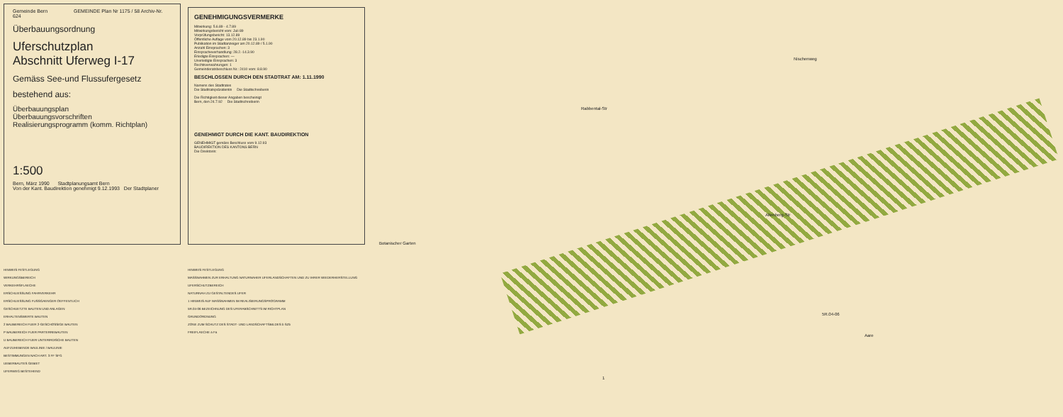Gemeinde Bern GEMEINDE Plan Nr 1175 / 58 Archiv-Nr. 624
Überbauungsordnung
Uferschutzplan
Abschnitt Uferweg I-17
Gemäss See-und Flussufergesetz
bestehend aus:
Überbauungsplan
Überbauungsvorschriften
Realisierungsprogramm (komm. Richtplan)
1:500
Bern, März 1990 Stadtplanungsamt Bern
Von der Kant. Baudirektion genehmigt 9.12.1993 Der Stadtplaner
HINWEIS FESTLEGUNG
WIRKUNGSBEREICH
VERKEHRSFLAECHE
ERSCHLIESSUNG FAHRVERKEHR
ERSCHLIESSUNG FUSSGAENGER OEFFENTLICH
GESCHUETZTE BAUTEN UND ANLAGEN
ERHALTENSWERTE BAUTEN
2 BAUBEREICH FUER 2-GESCHOSSIGE BAUTEN
P BAUBEREICH FUER PARTERREBAUTEN
U BAUBEREICH FUER UNTERIRDISCHE BAUTEN
AUFZUHEBENDE BAULINIE / BAULINIE
BESTIMMUNGEN NACH ART. 3 FF SFG
UEBERBAUTES GEBIET
UFERWEG BESTEHEND
GENEHMIGUNGSVERMERKE
Mitwirkung: 5.6.89 - 4.7.89
Mitwirkungsbericht vom: Juli 89
Vorprüfungsbericht: 13.12.89
Öffentliche Auflage vom 20.12.89 bis 23.1.90
Publikation im Stadtanzeiger am 20.12.89 / 5.1.90
Anzahl Einsprachen: 3
Einspracheverhandlung: 28.2.-14.3.90
Erledigte Einsprachen: —
Unerledigte Einsprachen: 3
Rechtsverwahrungen: 1
Gemeinderatsbeschluss Nr.: 2410 vom: 8.8.90
BESCHLOSSEN DURCH DEN STADTRAT AM: 1.11.1990
Namens des Stadtrates
Die Stadtratspräsidentin Die Stadtschreiberin
Die Richtigkeit dieser Angaben bescheinigt
Bern, den 24.7.92 Die Stadtschreiberin
GENEHMIGT DURCH DIE KANT. BAUDIREKTION
GENEHMIGT gemäss Beschluss vom 9.12.93
BAUDIREKTION DES KANTONS BERN
Die Direktorin:
HINWEIS FESTLEGUNG
MASSNAHMEN ZUR ERHALTUNG NATURNAHER UFERLANDSCHAFTEN UND ZU IHRER WIEDERHERSTELLUNG
UFERSCHUTZBEREICH
NATURNAH ZU GESTALTENDES UFER
1 HINWEIS AUF MASSNAHMEN IM REALISIERUNGSPROGRAMM
5R.04-06 BEZEICHNUNG DES UFERABSCHNITTS IM RICHTPLAN
GRUNDORDNUNG
ZONE ZUM SCHUTZ DES STADT- UND LANDSCHAFTSBILDES b SZb
FREIFLAECHE a Fa
Rabbental-Str
Nischenweg
Botanischer Garten
Altenberg-Str
5R.04-06
Aare
1